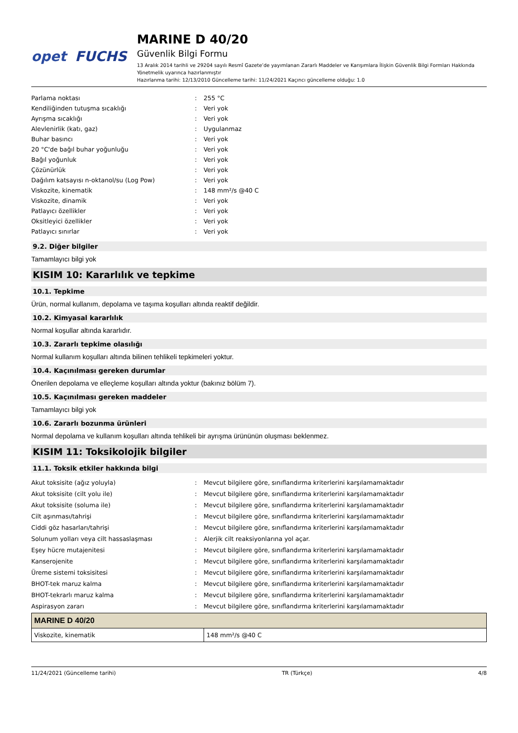opet FUCHS
MARINE D 40/20
Güvenlik Bilgi Formu
13 Aralık 2014 tarihli ve 29204 sayılı Resmî Gazete’de yayımlanan Zararlı Maddeler ve Karışımlara İlişkin Güvenlik Bilgi Formları Hakkında Yönetmelik uyarınca hazırlanmıştır
Hazırlanma tarihi: 12/13/2010 Güncelleme tarihi: 11/24/2021 Kaçıncı güncelleme olduğu: 1.0
Parlama noktası: 255 °C
Kendiliğinden tutuşma sıcaklığı: Veri yok
Ayrışma sıcaklığı: Veri yok
Alevlenirlik (katı, gaz): Uygulanmaz
Buhar basıncı: Veri yok
20 °C'de bağıl buhar yoğunluğu: Veri yok
Bağıl yoğunluk: Veri yok
Çözünürlük: Veri yok
Dağılım katsayısı n-oktanol/su (Log Pow): Veri yok
Viskozite, kinematik: 148 mm²/s @40 C
Viskozite, dinamik: Veri yok
Patlayıcı özellikler: Veri yok
Oksitleyici özellikler: Veri yok
Patlayıcı sınırlar: Veri yok
9.2. Diğer bilgiler
Tamamlayıcı bilgi yok
KISIM 10: Kararlılık ve tepkime
10.1. Tepkime
Ürün, normal kullanım, depolama ve taşıma koşulları altında reaktif değildir.
10.2. Kimyasal kararlılık
Normal koşullar altında kararlıdır.
10.3. Zararlı tepkime olasılığı
Normal kullanım koşulları altında bilinen tehlikeli tepkimeleri yoktur.
10.4. Kaçınılması gereken durumlar
Önerilen depolama ve elleçleme koşulları altında yoktur (bakınız bölüm 7).
10.5. Kaçınılması gereken maddeler
Tamamlayıcı bilgi yok
10.6. Zararlı bozunma ürünleri
Normal depolama ve kullanım koşulları altında tehlikeli bir ayrışma ürününün oluşması beklenmez.
KISIM 11: Toksikolojik bilgiler
11.1. Toksik etkiler hakkında bilgi
Akut toksisite (ağız yoluyla): Mevcut bilgilere göre, sınıflandırma kriterlerini karşılamamaktadır
Akut toksisite (cilt yolu ile): Mevcut bilgilere göre, sınıflandırma kriterlerini karşılamamaktadır
Akut toksisite (soluma ile): Mevcut bilgilere göre, sınıflandırma kriterlerini karşılamamaktadır
Cilt aşınması/tahrişi: Mevcut bilgilere göre, sınıflandırma kriterlerini karşılamamaktadır
Ciddi göz hasarları/tahrişi: Mevcut bilgilere göre, sınıflandırma kriterlerini karşılamamaktadır
Solunum yolları veya cilt hassaslaşması: Alerjik cilt reaksiyonlarına yol açar.
Eşey hücre mutajenitesi: Mevcut bilgilere göre, sınıflandırma kriterlerini karşılamamaktadır
Kanserojenite: Mevcut bilgilere göre, sınıflandırma kriterlerini karşılamamaktadır
Üreme sistemi toksisitesi: Mevcut bilgilere göre, sınıflandırma kriterlerini karşılamamaktadır
BHOT-tek maruz kalma: Mevcut bilgilere göre, sınıflandırma kriterlerini karşılamamaktadır
BHOT-tekrarlı maruz kalma: Mevcut bilgilere göre, sınıflandırma kriterlerini karşılamamaktadır
Aspirasyon zararı: Mevcut bilgilere göre, sınıflandırma kriterlerini karşılamamaktadır
| MARINE D 40/20 | |
| --- | --- |
| Viskozite, kinematik | 148 mm²/s @40 C |
11/24/2021 (Güncelleme tarihi) TR (Türkçe) 4/8